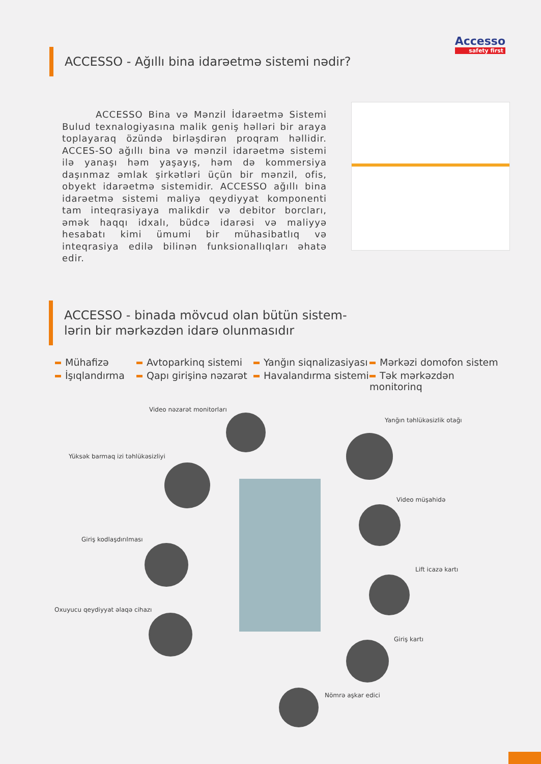Accesso
safety first
ACCESSO - Ağıllı bina idarəetmə sistemi nədir?
ACCESSO Bina və Mənzil İdarəetmə Sistemi Bulud texnalogiyasına malik geniş həlləri bir araya toplayaraq özündə birləşdirən proqram həllidir. ACCES-SO ağıllı bina və mənzil idarəetmə sistemi ilə yanaşı həm yaşayış, həm də kommersiya daşınmaz əmlak şirkətləri üçün bir mənzil, ofis, obyekt idarəetmə sistemidir. ACCESSO ağıllı bina idarəetmə sistemi maliyə qeydiyyat komponenti tam inteqrasiyaya malikdir və debitor borcları, əmək haqqı idxalı, büdcə idarəsi və maliyyə hesabatı kimi ümumi bir mühasibatlıq və inteqrasiya edilə bilinən funksionallıqları əhatə edir.
ACCESSO - binada mövcud olan bütün sistem-lərin bir mərkəzdən idarə olunmasıdır
Mühafizə
Avtoparkinq sistemi
Yanğın siqnalizasiyası
Mərkəzi domofon sistem
İşıqlandırma
Qapı girişinə nəzarət
Havalandırma sistemi
Tək mərkəzdən monitorinq
Video nəzarət monitorları
Yanğın təhlükəsizlik otağı
Yüksək barmaq izi təhlükəsizliyi
Video müşahidə
Giriş kodlaşdırılması
Lift icazə kartı
Oxuyucu qeydiyyat əlaqə cihazı
Giriş kartı
Nömrə aşkar edici